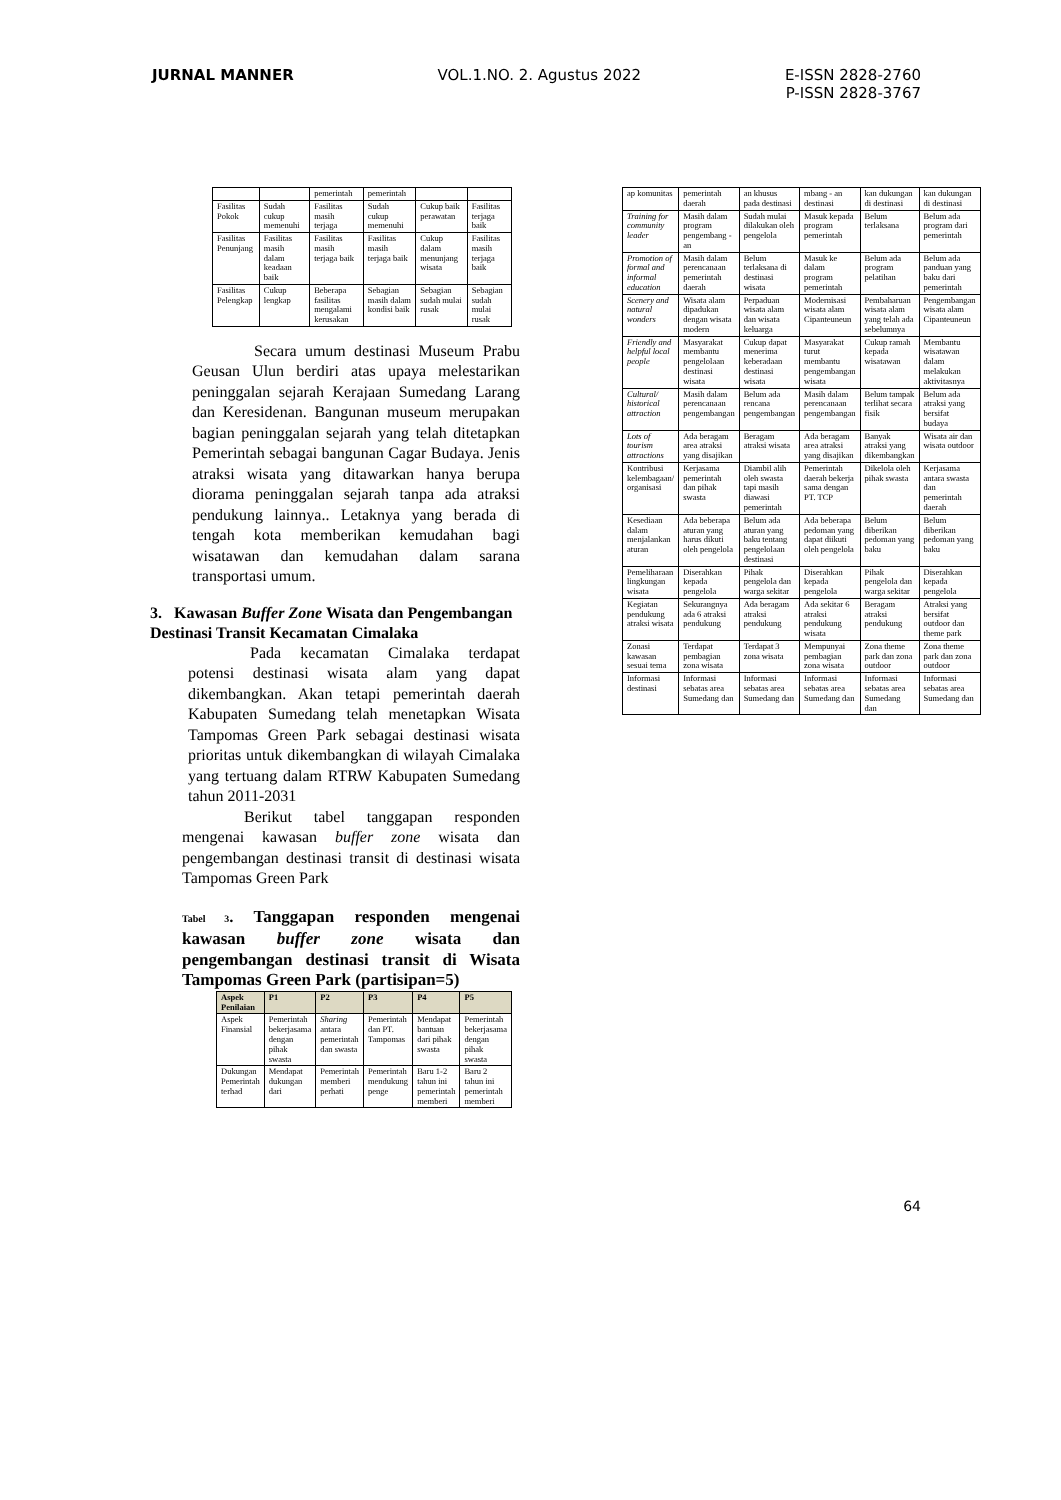JURNAL MANNER VOL.1.NO. 2. Agustus 2022 E-ISSN 2828-2760
P-ISSN 2828-3767
| | | pemerintah | pemerintah | | |
| Fasilitas Pokok | Sudah cukup memenuhi | Fasilitas masih terjaga | Sudah cukup memenuhi | Cukup baik perawatan | Fasilitas terjaga baik |
| Fasilitas Penunjang | Fasilitas masih dalam keadaan baik | Fasilitas masih terjaga baik | Fasilitas masih terjaga baik | Cukup dalam menunjang wisata | Fasilitas masih terjaga baik |
| Fasilitas Pelengkap | Cukup lengkap | Beberapa fasilitas mengalami kerusakan | Sebagian masih dalam kondisi baik | Sebagian sudah mulai rusak | Sebagian sudah mulai rusak |
Secara umum destinasi Museum Prabu Geusan Ulun berdiri atas upaya melestarikan peninggalan sejarah Kerajaan Sumedang Larang dan Keresidenan. Bangunan museum merupakan bagian peninggalan sejarah yang telah ditetapkan Pemerintah sebagai bangunan Cagar Budaya. Jenis atraksi wisata yang ditawarkan hanya berupa diorama peninggalan sejarah tanpa ada atraksi pendukung lainnya.. Letaknya yang berada di tengah kota memberikan kemudahan bagi wisatawan dan kemudahan dalam sarana transportasi umum.
3. Kawasan Buffer Zone Wisata dan Pengembangan Destinasi Transit Kecamatan Cimalaka
Pada kecamatan Cimalaka terdapat potensi destinasi wisata alam yang dapat dikembangkan. Akan tetapi pemerintah daerah Kabupaten Sumedang telah menetapkan Wisata Tampomas Green Park sebagai destinasi wisata prioritas untuk dikembangkan di wilayah Cimalaka yang tertuang dalam RTRW Kabupaten Sumedang tahun 2011-2031
Berikut tabel tanggapan responden mengenai kawasan buffer zone wisata dan pengembangan destinasi transit di destinasi wisata Tampomas Green Park
Tabel 3. Tanggapan responden mengenai kawasan buffer zone wisata dan pengembangan destinasi transit di Wisata Tampomas Green Park (partisipan=5)
| Aspek Penilaian | P1 | P2 | P3 | P4 | P5 |
| --- | --- | --- | --- | --- | --- |
| Aspek Finansial | Pemerintah bekerjasama dengan pihak swasta | Sharing antara pemerintah dan swasta | Pemerintah dan PT. Tampomas | Mendapat bantuan dari pihak swasta | Pemerintah bekerjasama dengan pihak swasta |
| Dukungan Pemerintah terhad | Mendapat dukungan dari | Pemerintah memberi perhati | Pemerintah mendukung penge | Baru 1-2 tahun ini pemerintah memberi | Baru 2 tahun ini pemerintah memberi |
| ap komunitas | pemerintah daerah | an khusus pada destinasi | mbang - an destinasi | kan dukungan di destinasi | kan dukungan di destinasi |
| Training for community leader | Masih dalam program pengembang - an | Sudah mulai dilakukan oleh pengelola | Masuk kepada program pemerintah | Belum terlaksana | Belum ada program dari pemerintah |
| Promotion of formal and informal education | Masih dalam perencanaan pemerintah daerah | Belum terlaksana di destinasi wisata | Masuk ke dalam program pemerintah | Belum ada program pelatihan | Belum ada panduan yang baku dari pemerintah |
| Scenery and natural wonders | Wisata alam dipadukan dengan wisata modern | Perpaduan wisata alam dan wisata keluarga | Modernisasi wisata alam Cipanteuneun | Pembaharuan wisata alam yang telah ada sebelumnya | Pengembangan wisata alam Cipanteuneun |
| Friendly and helpful local people | Masyarakat membantu pengelolaan destinasi wisata | Cukup dapat menerima keberadaan destinasi wisata | Masyarakat turut membantu pengembangan wisata | Cukup ramah kepada wisatawan | Membantu wisatawan dalam melakukan aktivitasnya |
| Cultural/ historical attraction | Masih dalam perencanaan pengembangan | Belum ada rencana pengembangan | Masih dalam perencanaan pengembangan | Belum tampak terlihat secara fisik | Belum ada atraksi yang bersifat budaya |
| Lots of tourism attractions | Ada beragam area atraksi yang disajikan | Beragam atraksi wisata | Ada beragam area atraksi yang disajikan | Banyak atraksi yang dikembangkan | Wisata air dan wisata outdoor |
| Kontribusi kelembagaan/ organisasi | Kerjasama pemerintah dan pihak swasta | Diambil alih oleh swasta tapi masih diawasi pemerintah | Pemerintah daerah bekerja sama dengan PT. TCP | Dikelola oleh pihak swasta | Kerjasama antara swasta dan pemerintah daerah |
| Kesediaan dalam menjalankan aturan | Ada beberapa aturan yang harus dikuti oleh pengelola | Belum ada aturan yang baku tentang pengelolaan destinasi | Ada beberapa pedoman yang dapat diikuti oleh pengelola | Belum diberikan pedoman yang baku | Belum diberikan pedoman yang baku |
| Pemeliharaan lingkungan wisata | Diserahkan kepada pengelola | Pihak pengelola dan warga sekitar | Diserahkan kepada pengelola | Pihak pengelola dan warga sekitar | Diserahkan kepada pengelola |
| Kegiatan pendukung atraksi wisata | Sekurangnya ada 6 atraksi pendukung | Ada beragam atraksi pendukung | Ada sekitar 6 atraksi pendukung wisata | Beragam atraksi pendukung | Atraksi yang bersifat outdoor dan theme park |
| Zonasi kawasan sesuai tema | Terdapat pembagian zona wisata | Terdapat 3 zona wisata | Mempunyai pembagian zona wisata | Zona theme park dan zona outdoor | Zona theme park dan zona outdoor |
| Informasi destinasi | Informasi sebatas area Sumedang dan | Informasi sebatas area Sumedang dan | Informasi sebatas area Sumedang dan | Informasi sebatas area Sumedang dan | Informasi sebatas area Sumedang dan |
64